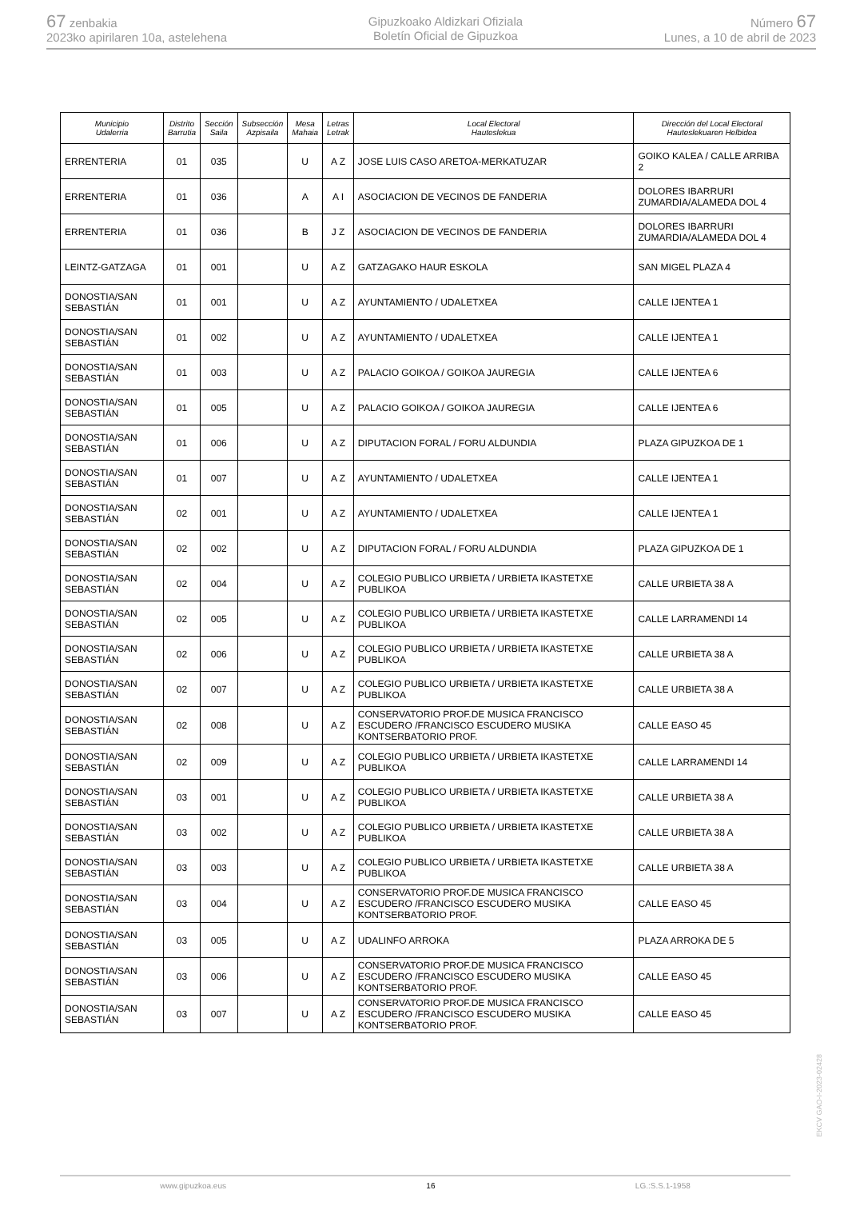67 zenbakia
2023ko apirilaren 10a, astelehena
Gipuzkoako Aldizkari Ofiziala
Boletín Oficial de Gipuzkoa
Número 67
Lunes, a 10 de abril de 2023
| Municipio Udalerria | Distrito Barrutia | Sección Saila | Subsección Azpisaila | Mesa Mahaia | Letras Letrak | Local Electoral Hauteslekua | Dirección del Local Electoral Hauteslekuaren Helbidea |
| --- | --- | --- | --- | --- | --- | --- | --- |
| ERRENTERIA | 01 | 035 | | U | A Z | JOSE LUIS CASO ARETOA-MERKATUZAR | GOIKO KALEA / CALLE ARRIBA 2 |
| ERRENTERIA | 01 | 036 | | A | A I | ASOCIACION DE VECINOS DE FANDERIA | DOLORES IBARRURI ZUMARDIA/ALAMEDA DOL 4 |
| ERRENTERIA | 01 | 036 | | B | J Z | ASOCIACION DE VECINOS DE FANDERIA | DOLORES IBARRURI ZUMARDIA/ALAMEDA DOL 4 |
| LEINTZ-GATZAGA | 01 | 001 | | U | A Z | GATZAGAKO HAUR ESKOLA | SAN MIGEL PLAZA 4 |
| DONOSTIA/SAN SEBASTIÁN | 01 | 001 | | U | A Z | AYUNTAMIENTO / UDALETXEA | CALLE IJENTEA 1 |
| DONOSTIA/SAN SEBASTIÁN | 01 | 002 | | U | A Z | AYUNTAMIENTO / UDALETXEA | CALLE IJENTEA 1 |
| DONOSTIA/SAN SEBASTIÁN | 01 | 003 | | U | A Z | PALACIO GOIKOA / GOIKOA JAUREGIA | CALLE IJENTEA 6 |
| DONOSTIA/SAN SEBASTIÁN | 01 | 005 | | U | A Z | PALACIO GOIKOA / GOIKOA JAUREGIA | CALLE IJENTEA 6 |
| DONOSTIA/SAN SEBASTIÁN | 01 | 006 | | U | A Z | DIPUTACION FORAL / FORU ALDUNDIA | PLAZA GIPUZKOA DE 1 |
| DONOSTIA/SAN SEBASTIÁN | 01 | 007 | | U | A Z | AYUNTAMIENTO / UDALETXEA | CALLE IJENTEA 1 |
| DONOSTIA/SAN SEBASTIÁN | 02 | 001 | | U | A Z | AYUNTAMIENTO / UDALETXEA | CALLE IJENTEA 1 |
| DONOSTIA/SAN SEBASTIÁN | 02 | 002 | | U | A Z | DIPUTACION FORAL / FORU ALDUNDIA | PLAZA GIPUZKOA DE 1 |
| DONOSTIA/SAN SEBASTIÁN | 02 | 004 | | U | A Z | COLEGIO PUBLICO URBIETA / URBIETA IKASTETXE PUBLIKOA | CALLE URBIETA 38 A |
| DONOSTIA/SAN SEBASTIÁN | 02 | 005 | | U | A Z | COLEGIO PUBLICO URBIETA / URBIETA IKASTETXE PUBLIKOA | CALLE LARRAMENDI 14 |
| DONOSTIA/SAN SEBASTIÁN | 02 | 006 | | U | A Z | COLEGIO PUBLICO URBIETA / URBIETA IKASTETXE PUBLIKOA | CALLE URBIETA 38 A |
| DONOSTIA/SAN SEBASTIÁN | 02 | 007 | | U | A Z | COLEGIO PUBLICO URBIETA / URBIETA IKASTETXE PUBLIKOA | CALLE URBIETA 38 A |
| DONOSTIA/SAN SEBASTIÁN | 02 | 008 | | U | A Z | CONSERVATORIO PROF.DE MUSICA FRANCISCO ESCUDERO /FRANCISCO ESCUDERO MUSIKA KONTSERBATORIO PROF. | CALLE EASO 45 |
| DONOSTIA/SAN SEBASTIÁN | 02 | 009 | | U | A Z | COLEGIO PUBLICO URBIETA / URBIETA IKASTETXE PUBLIKOA | CALLE LARRAMENDI 14 |
| DONOSTIA/SAN SEBASTIÁN | 03 | 001 | | U | A Z | COLEGIO PUBLICO URBIETA / URBIETA IKASTETXE PUBLIKOA | CALLE URBIETA 38 A |
| DONOSTIA/SAN SEBASTIÁN | 03 | 002 | | U | A Z | COLEGIO PUBLICO URBIETA / URBIETA IKASTETXE PUBLIKOA | CALLE URBIETA 38 A |
| DONOSTIA/SAN SEBASTIÁN | 03 | 003 | | U | A Z | COLEGIO PUBLICO URBIETA / URBIETA IKASTETXE PUBLIKOA | CALLE URBIETA 38 A |
| DONOSTIA/SAN SEBASTIÁN | 03 | 004 | | U | A Z | CONSERVATORIO PROF.DE MUSICA FRANCISCO ESCUDERO /FRANCISCO ESCUDERO MUSIKA KONTSERBATORIO PROF. | CALLE EASO 45 |
| DONOSTIA/SAN SEBASTIÁN | 03 | 005 | | U | A Z | UDALINFO ARROKA | PLAZA ARROKA DE 5 |
| DONOSTIA/SAN SEBASTIÁN | 03 | 006 | | U | A Z | CONSERVATORIO PROF.DE MUSICA FRANCISCO ESCUDERO /FRANCISCO ESCUDERO MUSIKA KONTSERBATORIO PROF. | CALLE EASO 45 |
| DONOSTIA/SAN SEBASTIÁN | 03 | 007 | | U | A Z | CONSERVATORIO PROF.DE MUSICA FRANCISCO ESCUDERO /FRANCISCO ESCUDERO MUSIKA KONTSERBATORIO PROF. | CALLE EASO 45 |
EKCV GAO-I-2023-02428
www.gipuzkoa.eus 16 LG.:S.S.1-1958